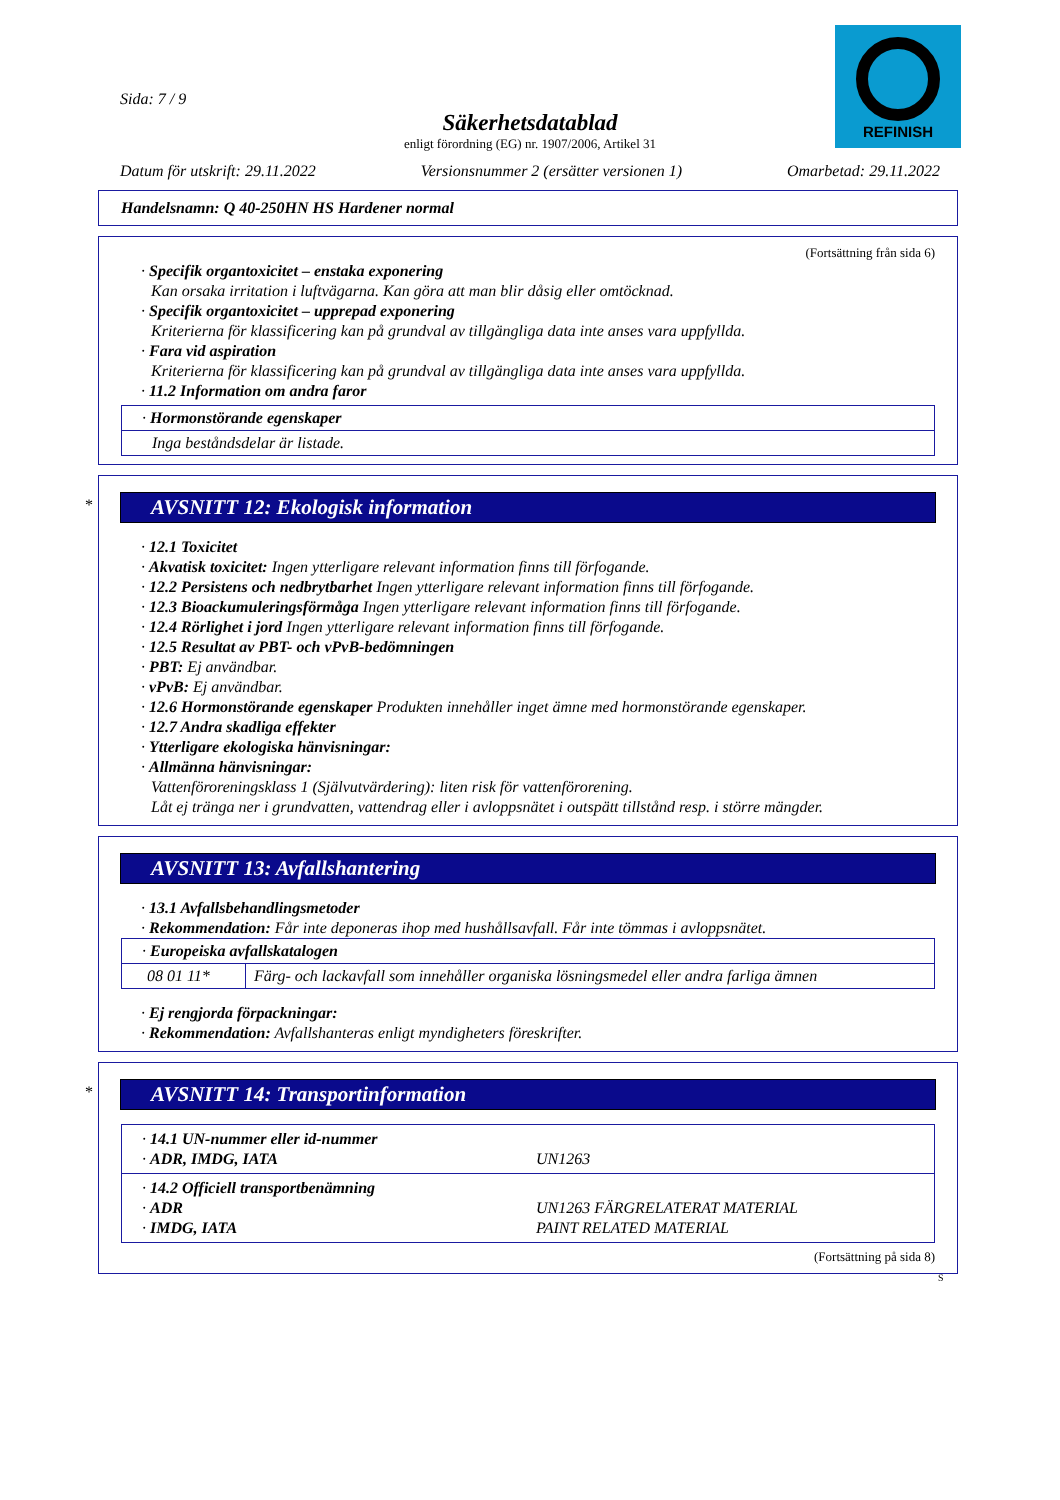REFINISH
Sida: 7 / 9
Säkerhetsdatablad
enligt förordning (EG) nr. 1907/2006, Artikel 31
Datum för utskrift: 29.11.2022 Versionsnummer 2 (ersätter versionen 1) Omarbetad: 29.11.2022
Handelsnamn: Q 40-250HN HS Hardener normal
(Fortsättning från sida 6)
· Specifik organtoxicitet – enstaka exponering
Kan orsaka irritation i luftvägarna. Kan göra att man blir dåsig eller omtöcknad.
· Specifik organtoxicitet – upprepad exponering
Kriterierna för klassificering kan på grundval av tillgängliga data inte anses vara uppfyllda.
· Fara vid aspiration
Kriterierna för klassificering kan på grundval av tillgängliga data inte anses vara uppfyllda.
· 11.2 Information om andra faror
| · Hormonstörande egenskaper |
| Inga beståndsdelar är listade. |
*
AVSNITT 12: Ekologisk information
· 12.1 Toxicitet
· Akvatisk toxicitet: Ingen ytterligare relevant information finns till förfogande.
· 12.2 Persistens och nedbrytbarhet Ingen ytterligare relevant information finns till förfogande.
· 12.3 Bioackumuleringsförmåga Ingen ytterligare relevant information finns till förfogande.
· 12.4 Rörlighet i jord Ingen ytterligare relevant information finns till förfogande.
· 12.5 Resultat av PBT- och vPvB-bedömningen
· PBT: Ej användbar.
· vPvB: Ej användbar.
· 12.6 Hormonstörande egenskaper Produkten innehåller inget ämne med hormonstörande egenskaper.
· 12.7 Andra skadliga effekter
· Ytterligare ekologiska hänvisningar:
· Allmänna hänvisningar:
Vattenföroreningsklass 1 (Självutvärdering): liten risk för vattenförorening.
Låt ej tränga ner i grundvatten, vattendrag eller i avloppsnätet i outspätt tillstånd resp. i större mängder.
AVSNITT 13: Avfallshantering
· 13.1 Avfallsbehandlingsmetoder
· Rekommendation: Får inte deponeras ihop med hushållsavfall. Får inte tömmas i avloppsnätet.
| · Europeiska avfallskatalogen | |
| 08 01 11* | Färg- och lackavfall som innehåller organiska lösningsmedel eller andra farliga ämnen |
· Ej rengjorda förpackningar:
· Rekommendation: Avfallshanteras enligt myndigheters föreskrifter.
*
AVSNITT 14: Transportinformation
| · 14.1 UN-nummer eller id-nummer · ADR, IMDG, IATA | UN1263 |
| · 14.2 Officiell transportbenämning · ADR · IMDG, IATA | UN1263 FÄRGRELATERAT MATERIAL PAINT RELATED MATERIAL |
(Fortsättning på sida 8)
S